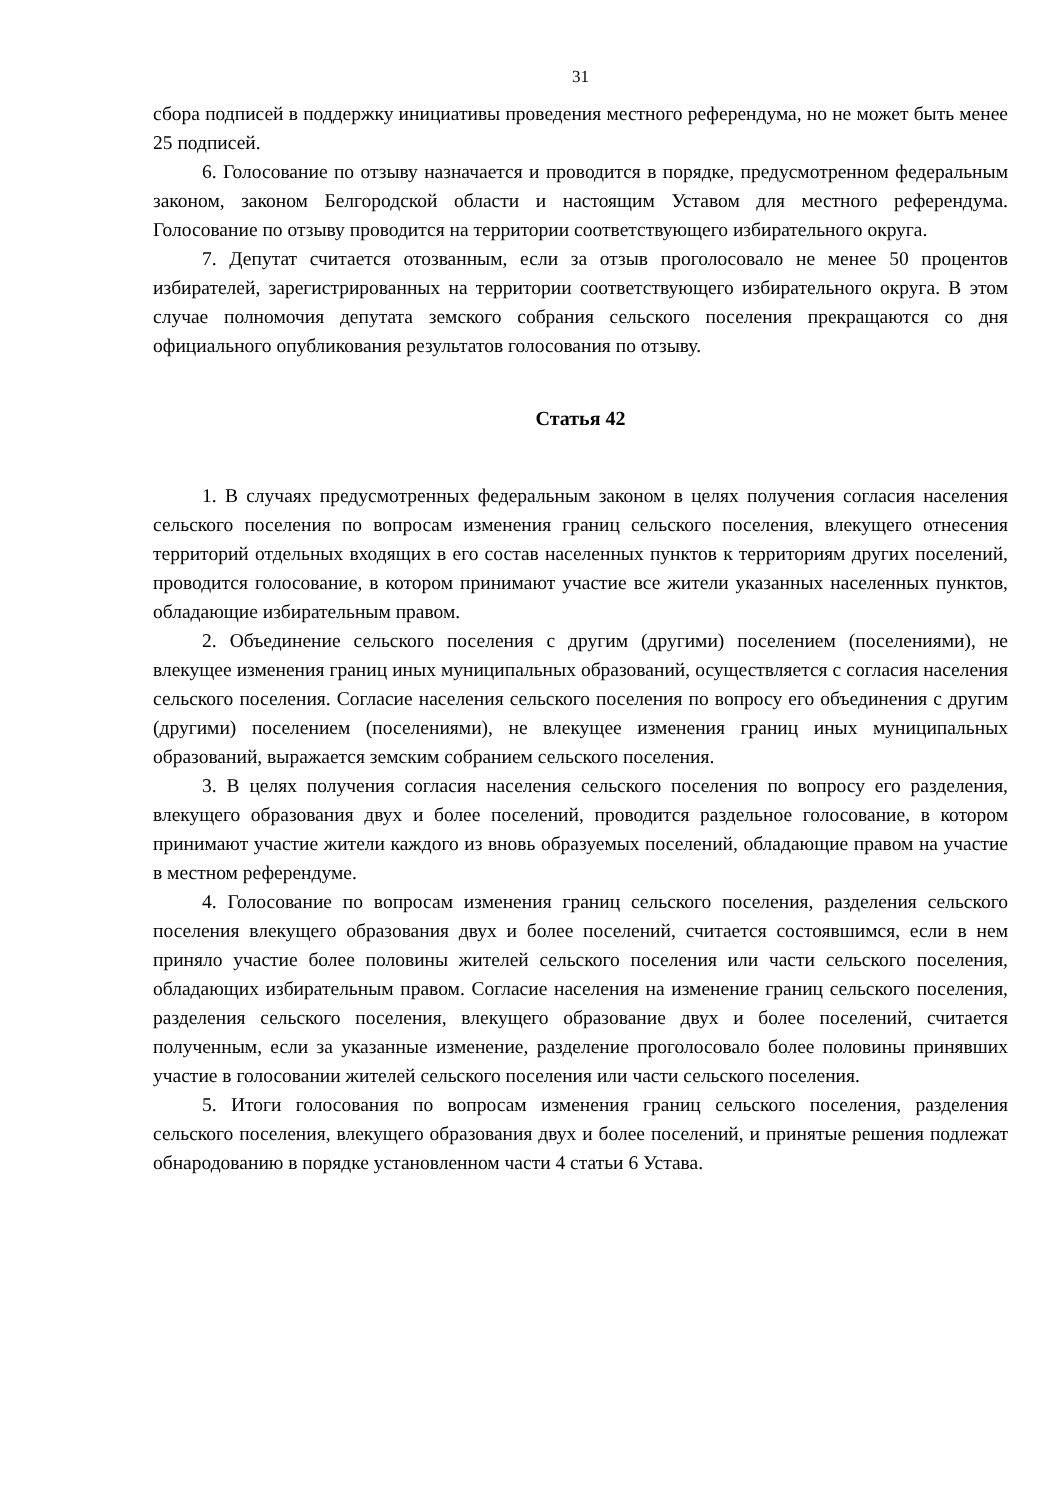31
сбора подписей в поддержку инициативы проведения местного референдума, но не может быть менее 25 подписей.
6. Голосование по отзыву назначается и проводится в порядке, предусмотренном федеральным законом, законом Белгородской области и настоящим Уставом для местного референдума. Голосование по отзыву проводится на территории соответствующего избирательного округа.
7. Депутат считается отозванным, если за отзыв проголосовало не менее 50 процентов избирателей, зарегистрированных на территории соответствующего избирательного округа. В этом случае полномочия депутата земского собрания сельского поселения прекращаются со дня официального опубликования результатов голосования по отзыву.
Статья 42
1. В случаях предусмотренных федеральным законом в целях получения согласия населения сельского поселения по вопросам изменения границ сельского поселения, влекущего отнесения территорий отдельных входящих в его состав населенных пунктов к территориям других поселений, проводится голосование, в котором принимают участие все жители указанных населенных пунктов, обладающие избирательным правом.
2. Объединение сельского поселения с другим (другими) поселением (поселениями), не влекущее изменения границ иных муниципальных образований, осуществляется с согласия населения сельского поселения. Согласие населения сельского поселения по вопросу его объединения с другим (другими) поселением (поселениями), не влекущее изменения границ иных муниципальных образований, выражается земским собранием сельского поселения.
3. В целях получения согласия населения сельского поселения по вопросу его разделения, влекущего образования двух и более поселений, проводится раздельное голосование, в котором принимают участие жители каждого из вновь образуемых поселений, обладающие правом на участие в местном референдуме.
4. Голосование по вопросам изменения границ сельского поселения, разделения сельского поселения влекущего образования двух и более поселений, считается состоявшимся, если в нем приняло участие более половины жителей сельского поселения или части сельского поселения, обладающих избирательным правом. Согласие населения на изменение границ сельского поселения, разделения сельского поселения, влекущего образование двух и более поселений, считается полученным, если за указанные изменение, разделение проголосовало более половины принявших участие в голосовании жителей сельского поселения или части сельского поселения.
5. Итоги голосования по вопросам изменения границ сельского поселения, разделения сельского поселения, влекущего образования двух и более поселений, и принятые решения подлежат обнародованию в порядке установленном части 4 статьи 6 Устава.